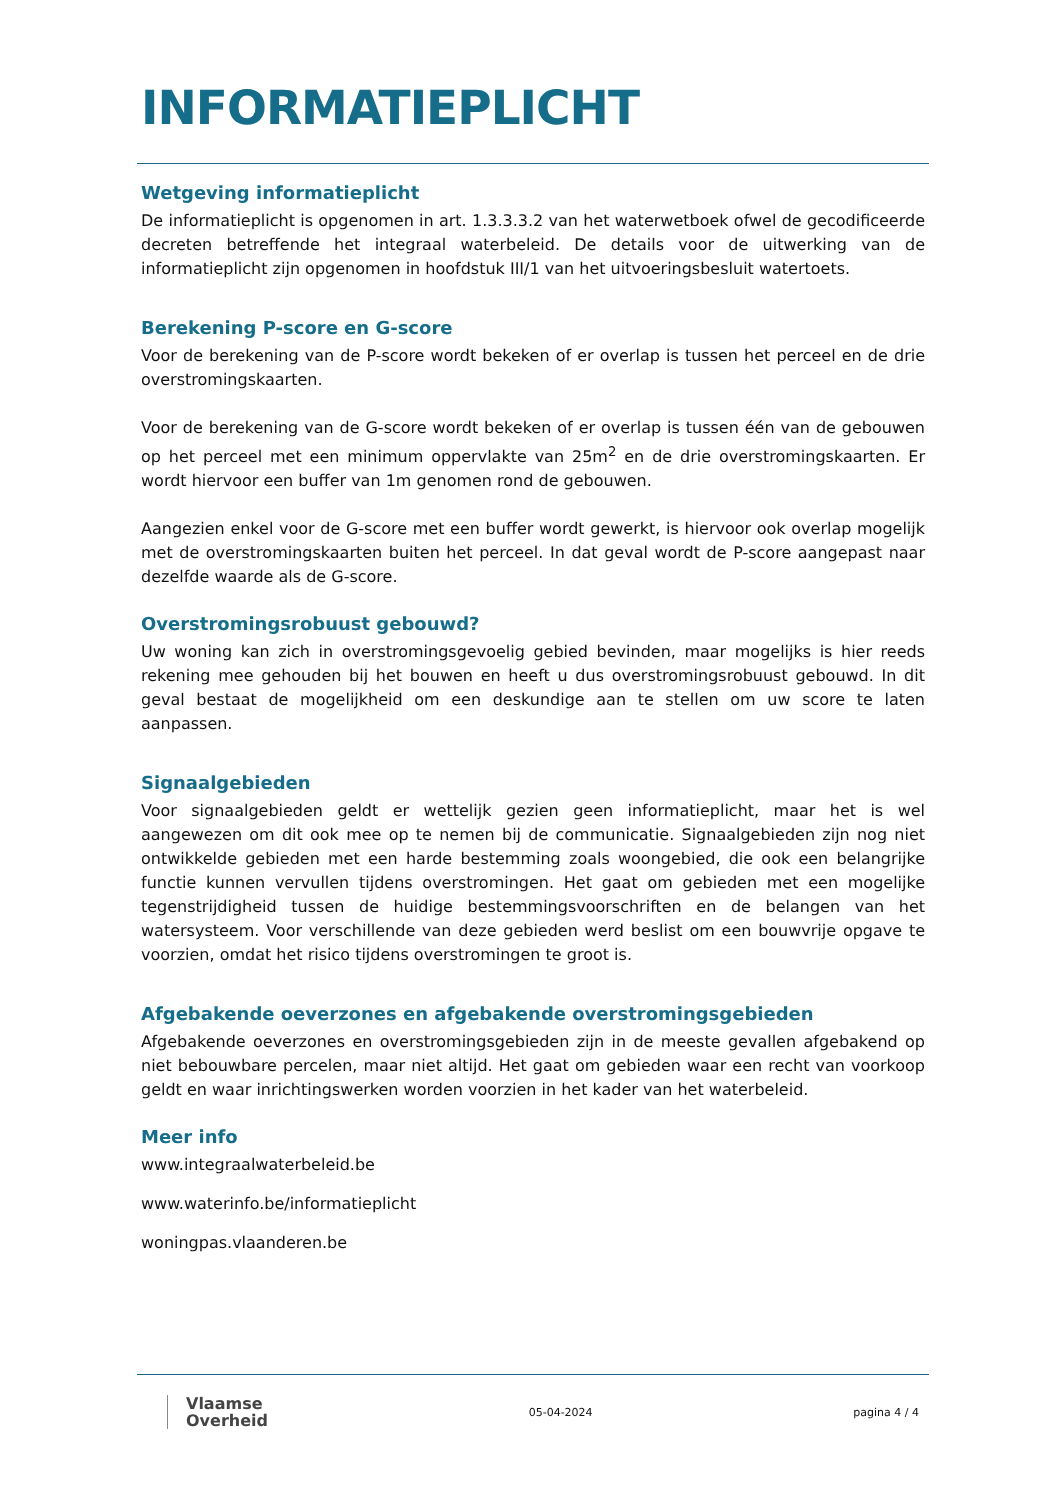INFORMATIEPLICHT
Wetgeving informatieplicht
De informatieplicht is opgenomen in art. 1.3.3.3.2 van het waterwetboek ofwel de gecodificeerde decreten betreffende het integraal waterbeleid. De details voor de uitwerking van de informatieplicht zijn opgenomen in hoofdstuk III/1 van het uitvoeringsbesluit watertoets.
Berekening P-score en G-score
Voor de berekening van de P-score wordt bekeken of er overlap is tussen het perceel en de drie overstromingskaarten.
Voor de berekening van de G-score wordt bekeken of er overlap is tussen één van de gebouwen op het perceel met een minimum oppervlakte van 25m<sup>2</sup> en de drie overstromingskaarten. Er wordt hiervoor een buffer van 1m genomen rond de gebouwen.
Aangezien enkel voor de G-score met een buffer wordt gewerkt, is hiervoor ook overlap mogelijk met de overstromingskaarten buiten het perceel. In dat geval wordt de P-score aangepast naar dezelfde waarde als de G-score.
Overstromingsrobuust gebouwd?
Uw woning kan zich in overstromingsgevoelig gebied bevinden, maar mogelijks is hier reeds rekening mee gehouden bij het bouwen en heeft u dus overstromingsrobuust gebouwd. In dit geval bestaat de mogelijkheid om een deskundige aan te stellen om uw score te laten aanpassen.
Signaalgebieden
Voor signaalgebieden geldt er wettelijk gezien geen informatieplicht, maar het is wel aangewezen om dit ook mee op te nemen bij de communicatie. Signaalgebieden zijn nog niet ontwikkelde gebieden met een harde bestemming zoals woongebied, die ook een belangrijke functie kunnen vervullen tijdens overstromingen. Het gaat om gebieden met een mogelijke tegenstrijdigheid tussen de huidige bestemmingsvoorschriften en de belangen van het watersysteem. Voor verschillende van deze gebieden werd beslist om een bouwvrije opgave te voorzien, omdat het risico tijdens overstromingen te groot is.
Afgebakende oeverzones en afgebakende overstromingsgebieden
Afgebakende oeverzones en overstromingsgebieden zijn in de meeste gevallen afgebakend op niet bebouwbare percelen, maar niet altijd. Het gaat om gebieden waar een recht van voorkoop geldt en waar inrichtingswerken worden voorzien in het kader van het waterbeleid.
Meer info
www.integraalwaterbeleid.be
www.waterinfo.be/informatieplicht
woningpas.vlaanderen.be
Vlaamse
Overheid
05-04-2024 pagina 4 / 4